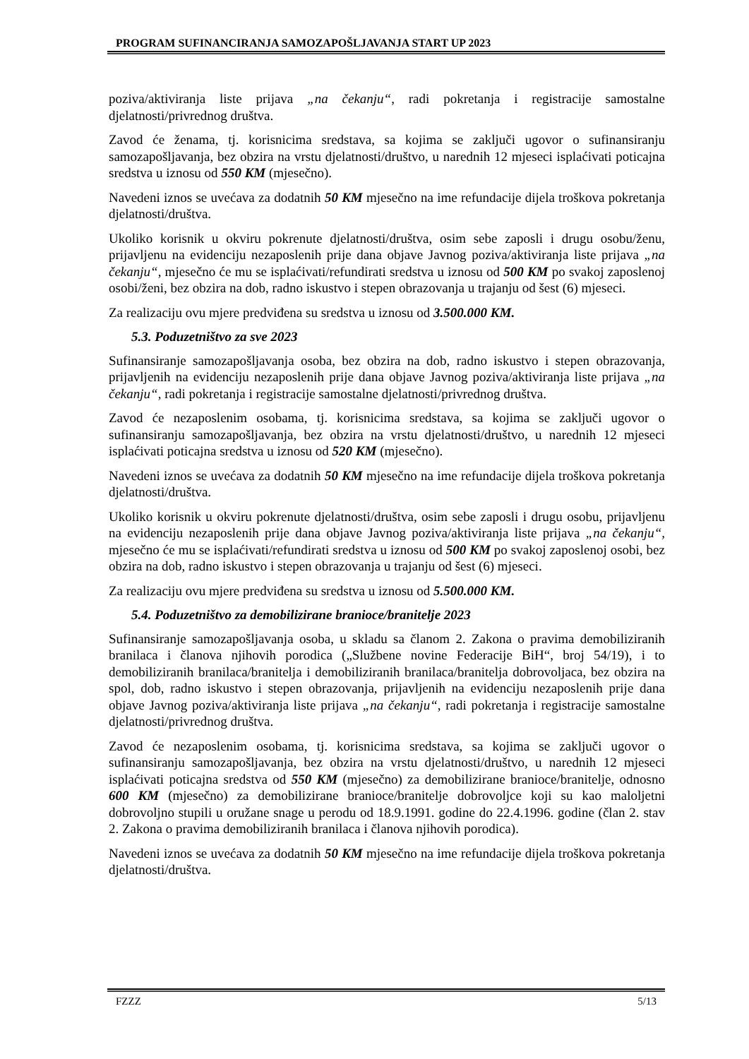PROGRAM SUFINANCIRANJA SAMOZAPOŠLJAVANJA START UP 2023
poziva/aktiviranja liste prijava „na čekanju“, radi pokretanja i registracije samostalne djelatnosti/privrednog društva.
Zavod će ženama, tj. korisnicima sredstava, sa kojima se zaključi ugovor o sufinansiranju samozapošljavanja, bez obzira na vrstu djelatnosti/društvo, u narednih 12 mjeseci isplaćivati poticajna sredstva u iznosu od 550 KM (mjesečno).
Navedeni iznos se uvećava za dodatnih 50 KM mjesečno na ime refundacije dijela troškova pokretanja djelatnosti/društva.
Ukoliko korisnik u okviru pokrenute djelatnosti/društva, osim sebe zaposli i drugu osobu/ženu, prijavljenu na evidenciju nezaposlenih prije dana objave Javnog poziva/aktiviranja liste prijava „na čekanju“, mjesečno će mu se isplaćivati/refundirati sredstva u iznosu od 500 KM po svakoj zaposlenoj osobi/ženi, bez obzira na dob, radno iskustvo i stepen obrazovanja u trajanju od šest (6) mjeseci.
Za realizaciju ovu mjere predviđena su sredstva u iznosu od 3.500.000 KM.
5.3. Poduzetništvo za sve 2023
Sufinansiranje samozapošljavanja osoba, bez obzira na dob, radno iskustvo i stepen obrazovanja, prijavljenih na evidenciju nezaposlenih prije dana objave Javnog poziva/aktiviranja liste prijava „na čekanju“, radi pokretanja i registracije samostalne djelatnosti/privrednog društva.
Zavod će nezaposlenim osobama, tj. korisnicima sredstava, sa kojima se zaključi ugovor o sufinansiranju samozapošljavanja, bez obzira na vrstu djelatnosti/društvo, u narednih 12 mjeseci isplaćivati poticajna sredstva u iznosu od 520 KM (mjesečno).
Navedeni iznos se uvećava za dodatnih 50 KM mjesečno na ime refundacije dijela troškova pokretanja djelatnosti/društva.
Ukoliko korisnik u okviru pokrenute djelatnosti/društva, osim sebe zaposli i drugu osobu, prijavljenu na evidenciju nezaposlenih prije dana objave Javnog poziva/aktiviranja liste prijava „na čekanju“, mjesečno će mu se isplaćivati/refundirati sredstva u iznosu od 500 KM po svakoj zaposlenoj osobi, bez obzira na dob, radno iskustvo i stepen obrazovanja u trajanju od šest (6) mjeseci.
Za realizaciju ovu mjere predviđena su sredstva u iznosu od 5.500.000 KM.
5.4. Poduzetništvo za demobilizirane branioce/branitelje 2023
Sufinansiranje samozapošljavanja osoba, u skladu sa članom 2. Zakona o pravima demobiliziranih branilaca i članova njihovih porodica („Službene novine Federacije BiH“, broj 54/19), i to demobiliziranih branilaca/branitelja i demobiliziranih branilaca/branitelja dobrovoljaca, bez obzira na spol, dob, radno iskustvo i stepen obrazovanja, prijavljenih na evidenciju nezaposlenih prije dana objave Javnog poziva/aktiviranja liste prijava „na čekanju“, radi pokretanja i registracije samostalne djelatnosti/privrednog društva.
Zavod će nezaposlenim osobama, tj. korisnicima sredstava, sa kojima se zaključi ugovor o sufinansiranju samozapošljavanja, bez obzira na vrstu djelatnosti/društvo, u narednih 12 mjeseci isplaćivati poticajna sredstva od 550 KM (mjesečno) za demobilizirane branioce/branitelje, odnosno 600 KM (mjesečno) za demobilizirane branioce/branitelje dobrovoljce koji su kao maloljetni dobrovoljno stupili u oružane snage u perodu od 18.9.1991. godine do 22.4.1996. godine (član 2. stav 2. Zakona o pravima demobiliziranih branilaca i članova njihovih porodica).
Navedeni iznos se uvećava za dodatnih 50 KM mjesečno na ime refundacije dijela troškova pokretanja djelatnosti/društva.
FZZZ 5/13